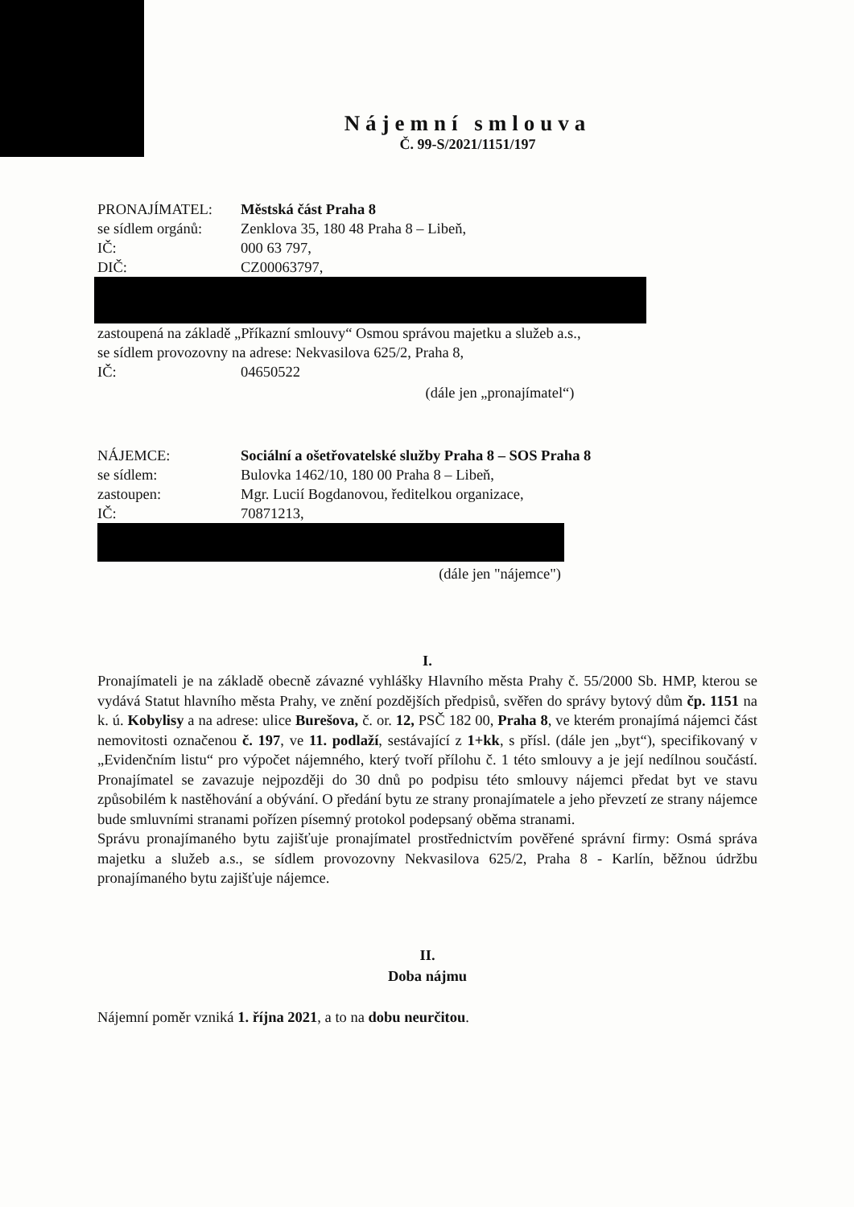Nájemní smlouva
Č. 99-S/2021/1151/197
PRONAJÍMATEL: Městská část Praha 8
se sídlem orgánů: Zenklova 35, 180 48 Praha 8 – Libeň,
IČ: 000 63 797,
DIČ: CZ00063797,
zastoupená na základě „Příkazní smlouvy“ Osmou správou majetku a služeb a.s.,
se sídlem provozovny na adrese: Nekvasilova 625/2, Praha 8,
IČ: 04650522
(dále jen „pronajímatel“)
NÁJEMCE: Sociální a ošetřovatelské služby Praha 8 – SOS Praha 8
se sídlem: Bulovka 1462/10, 180 00 Praha 8 – Libeň,
zastoupen: Mgr. Lucií Bogdanovou, ředitelkou organizace,
IČ: 70871213,
(dále jen "nájemce")
I.
Pronajímateli je na základě obecně závazné vyhlášky Hlavního města Prahy č. 55/2000 Sb. HMP, kterou se vydává Statut hlavního města Prahy, ve znění pozdějších předpisů, svěřen do správy bytový dům čp. 1151 na k. ú. Kobylisy a na adrese: ulice Burešova, č. or. 12, PSČ 182 00, Praha 8, ve kterém pronajímá nájemci část nemovitosti označenou č. 197, ve 11. podlaží, sestávající z 1+kk, s přísl. (dále jen „byt“), specifikovaný v „Evidenčním listu“ pro výpočet nájemného, který tvoří přílohu č. 1 této smlouvy a je její nedílnou součástí. Pronajímatel se zavazuje nejpozději do 30 dnů po podpisu této smlouvy nájemci předat byt ve stavu způsobilém k nastěhování a obývání. O předání bytu ze strany pronajímatele a jeho převzetí ze strany nájemce bude smluvními stranami pořízen písemný protokol podepsaný oběma stranami.
Správu pronajímaného bytu zajišťuje pronajímatel prostřednictvím pověřené správní firmy: Osmá správa majetku a služeb a.s., se sídlem provozovny Nekvasilova 625/2, Praha 8 - Karlín, běžnou údržbu pronajímaného bytu zajišťuje nájemce.
II.
Doba nájmu
Nájemní poměr vzniká 1. října 2021, a to na dobu neurčitou.